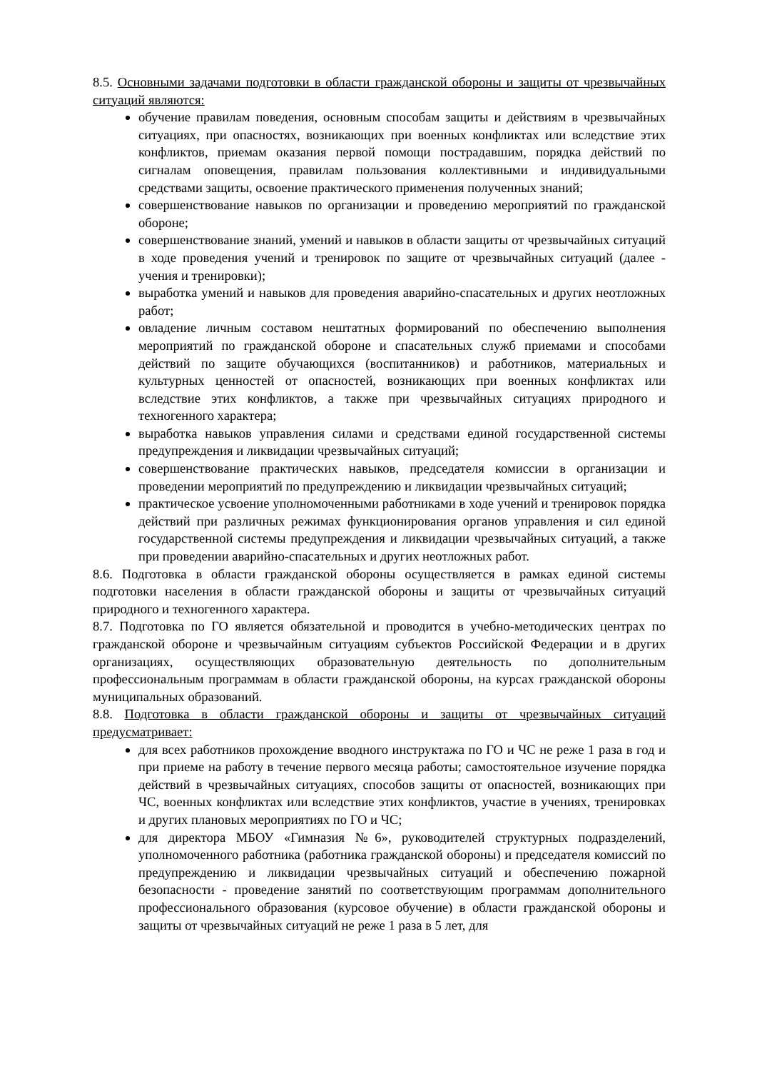8.5. Основными задачами подготовки в области гражданской обороны и защиты от чрезвычайных ситуаций являются:
обучение правилам поведения, основным способам защиты и действиям в чрезвычайных ситуациях, при опасностях, возникающих при военных конфликтах или вследствие этих конфликтов, приемам оказания первой помощи пострадавшим, порядка действий по сигналам оповещения, правилам пользования коллективными и индивидуальными средствами защиты, освоение практического применения полученных знаний;
совершенствование навыков по организации и проведению мероприятий по гражданской обороне;
совершенствование знаний, умений и навыков в области защиты от чрезвычайных ситуаций в ходе проведения учений и тренировок по защите от чрезвычайных ситуаций (далее - учения и тренировки);
выработка умений и навыков для проведения аварийно-спасательных и других неотложных работ;
овладение личным составом нештатных формирований по обеспечению выполнения мероприятий по гражданской обороне и спасательных служб приемами и способами действий по защите обучающихся (воспитанников) и работников, материальных и культурных ценностей от опасностей, возникающих при военных конфликтах или вследствие этих конфликтов, а также при чрезвычайных ситуациях природного и техногенного характера;
выработка навыков управления силами и средствами единой государственной системы предупреждения и ликвидации чрезвычайных ситуаций;
совершенствование практических навыков, председателя комиссии в организации и проведении мероприятий по предупреждению и ликвидации чрезвычайных ситуаций;
практическое усвоение уполномоченными работниками в ходе учений и тренировок порядка действий при различных режимах функционирования органов управления и сил единой государственной системы предупреждения и ликвидации чрезвычайных ситуаций, а также при проведении аварийно-спасательных и других неотложных работ.
8.6. Подготовка в области гражданской обороны осуществляется в рамках единой системы подготовки населения в области гражданской обороны и защиты от чрезвычайных ситуаций природного и техногенного характера.
8.7. Подготовка по ГО является обязательной и проводится в учебно-методических центрах по гражданской обороне и чрезвычайным ситуациям субъектов Российской Федерации и в других организациях, осуществляющих образовательную деятельность по дополнительным профессиональным программам в области гражданской обороны, на курсах гражданской обороны муниципальных образований.
8.8. Подготовка в области гражданской обороны и защиты от чрезвычайных ситуаций предусматривает:
для всех работников прохождение вводного инструктажа по ГО и ЧС не реже 1 раза в год и при приеме на работу в течение первого месяца работы; самостоятельное изучение порядка действий в чрезвычайных ситуациях, способов защиты от опасностей, возникающих при ЧС, военных конфликтах или вследствие этих конфликтов, участие в учениях, тренировках и других плановых мероприятиях по ГО и ЧС;
для директора МБОУ «Гимназия №6», руководителей структурных подразделений, уполномоченного работника (работника гражданской обороны) и председателя комиссий по предупреждению и ликвидации чрезвычайных ситуаций и обеспечению пожарной безопасности - проведение занятий по соответствующим программам дополнительного профессионального образования (курсовое обучение) в области гражданской обороны и защиты от чрезвычайных ситуаций не реже 1 раза в 5 лет, для